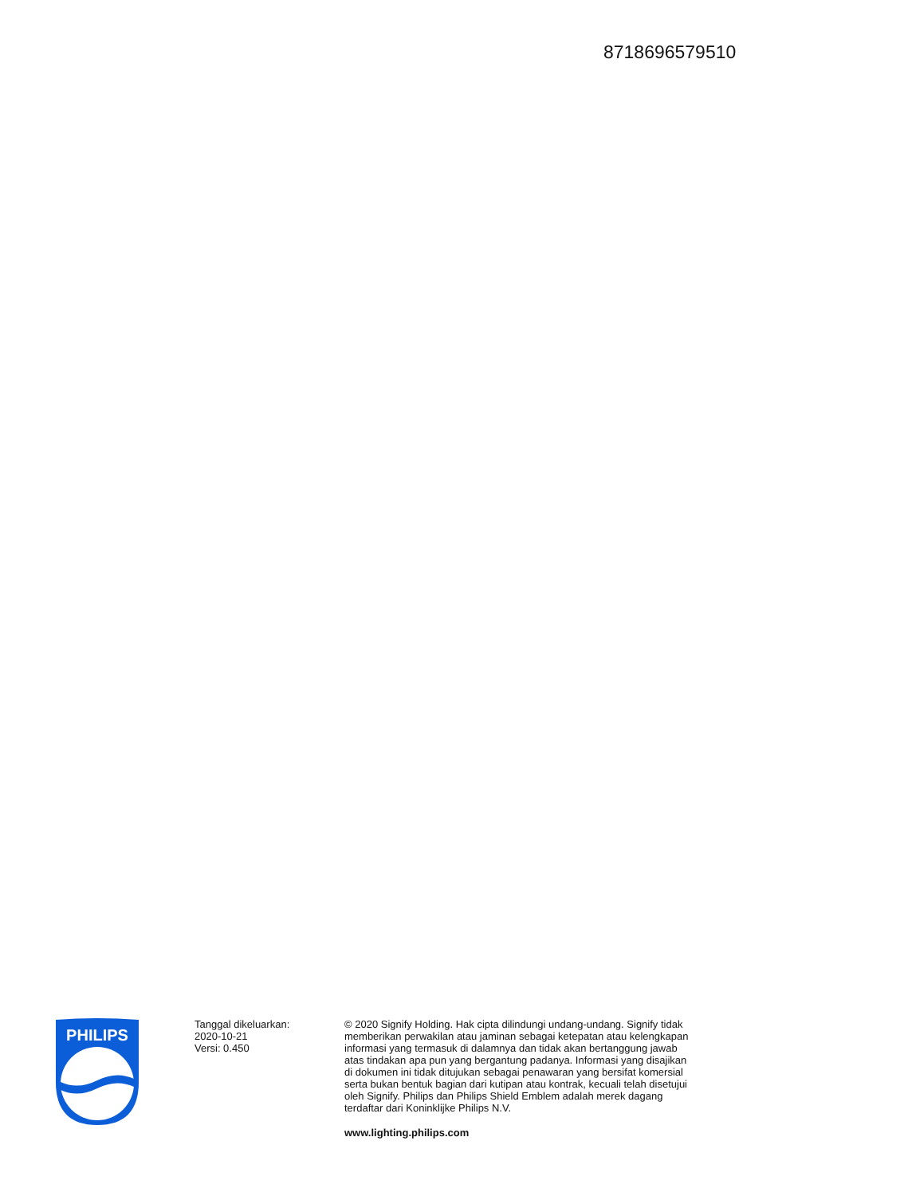8718696579510
PHILIPS
Tanggal dikeluarkan:
2020-10-21
Versi: 0.450
© 2020 Signify Holding. Hak cipta dilindungi undang-undang. Signify tidak memberikan perwakilan atau jaminan sebagai ketepatan atau kelengkapan informasi yang termasuk di dalamnya dan tidak akan bertanggung jawab atas tindakan apa pun yang bergantung padanya. Informasi yang disajikan di dokumen ini tidak ditujukan sebagai penawaran yang bersifat komersial serta bukan bentuk bagian dari kutipan atau kontrak, kecuali telah disetujui oleh Signify. Philips dan Philips Shield Emblem adalah merek dagang terdaftar dari Koninklijke Philips N.V.
www.lighting.philips.com